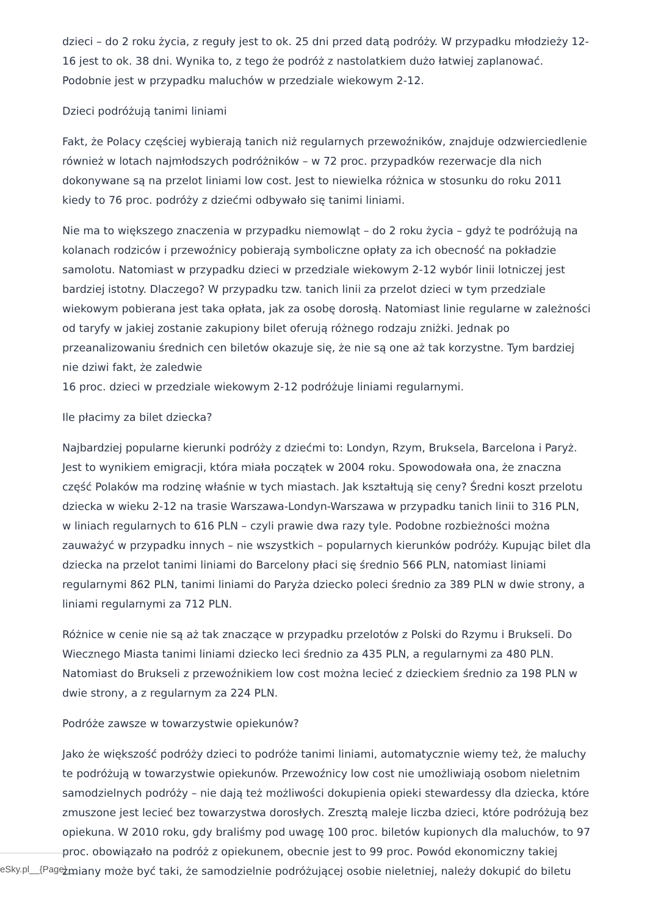dzieci – do 2 roku życia, z reguły jest to ok. 25 dni przed datą podróży. W przypadku młodzieży 12-16 jest to ok. 38 dni. Wynika to, z tego że podróż z nastolatkiem dużo łatwiej zaplanować. Podobnie jest w przypadku maluchów w przedziale wiekowym 2-12.
Dzieci podróżują tanimi liniami
Fakt, że Polacy częściej wybierają tanich niż regularnych przewoźników, znajduje odzwierciedlenie również w lotach najmłodszych podróżników – w 72 proc. przypadków rezerwacje dla nich dokonywane są na przelot liniami low cost. Jest to niewielka różnica w stosunku do roku 2011 kiedy to 76 proc. podróży z dziećmi odbywało się tanimi liniami.
Nie ma to większego znaczenia w przypadku niemowląt – do 2 roku życia – gdyż te podróżują na kolanach rodziców i przewoźnicy pobierają symboliczne opłaty za ich obecność na pokładzie samolotu. Natomiast w przypadku dzieci w przedziale wiekowym 2-12 wybór linii lotniczej jest bardziej istotny. Dlaczego? W przypadku tzw. tanich linii za przelot dzieci w tym przedziale wiekowym pobierana jest taka opłata, jak za osobę dorosłą. Natomiast linie regularne w zależności od taryfy w jakiej zostanie zakupiony bilet oferują różnego rodzaju zniżki. Jednak po przeanalizowaniu średnich cen biletów okazuje się, że nie są one aż tak korzystne. Tym bardziej nie dziwi fakt, że zaledwie
16 proc. dzieci w przedziale wiekowym 2-12 podróżuje liniami regularnymi.
Ile płacimy za bilet dziecka?
Najbardziej popularne kierunki podróży z dziećmi to: Londyn, Rzym, Bruksela, Barcelona i Paryż. Jest to wynikiem emigracji, która miała początek w 2004 roku. Spowodowała ona, że znaczna część Polaków ma rodzinę właśnie w tych miastach. Jak kształtują się ceny? Średni koszt przelotu dziecka w wieku 2-12 na trasie Warszawa-Londyn-Warszawa w przypadku tanich linii to 316 PLN, w liniach regularnych to 616 PLN – czyli prawie dwa razy tyle. Podobne rozbieżności można zauważyć w przypadku innych – nie wszystkich – popularnych kierunków podróży. Kupując bilet dla dziecka na przelot tanimi liniami do Barcelony płaci się średnio 566 PLN, natomiast liniami regularnymi 862 PLN, tanimi liniami do Paryża dziecko poleci średnio za 389 PLN w dwie strony, a liniami regularnymi za 712 PLN.
Różnice w cenie nie są aż tak znaczące w przypadku przelotów z Polski do Rzymu i Brukseli. Do Wiecznego Miasta tanimi liniami dziecko leci średnio za 435 PLN, a regularnymi za 480 PLN. Natomiast do Brukseli z przewoźnikiem low cost można lecieć z dzieckiem średnio za 198 PLN w dwie strony, a z regularnym za 224 PLN.
Podróże zawsze w towarzystwie opiekunów?
Jako że większość podróży dzieci to podróże tanimi liniami, automatycznie wiemy też, że maluchy te podróżują w towarzystwie opiekunów. Przewoźnicy low cost nie umożliwiają osobom nieletnim samodzielnych podróży – nie dają też możliwości dokupienia opieki stewardessy dla dziecka, które zmuszone jest lecieć bez towarzystwa dorosłych. Zresztą maleje liczba dzieci, które podróżują bez opiekuna. W 2010 roku, gdy braliśmy pod uwagę 100 proc. biletów kupionych dla maluchów, to 97 proc. obowiązało na podróż z opiekunem, obecnie jest to 99 proc. Powód ekonomiczny takiej zmiany może być taki, że samodzielnie podróżującej osobie nieletniej, należy dokupić do biletu
eSky.pl__{Page}__